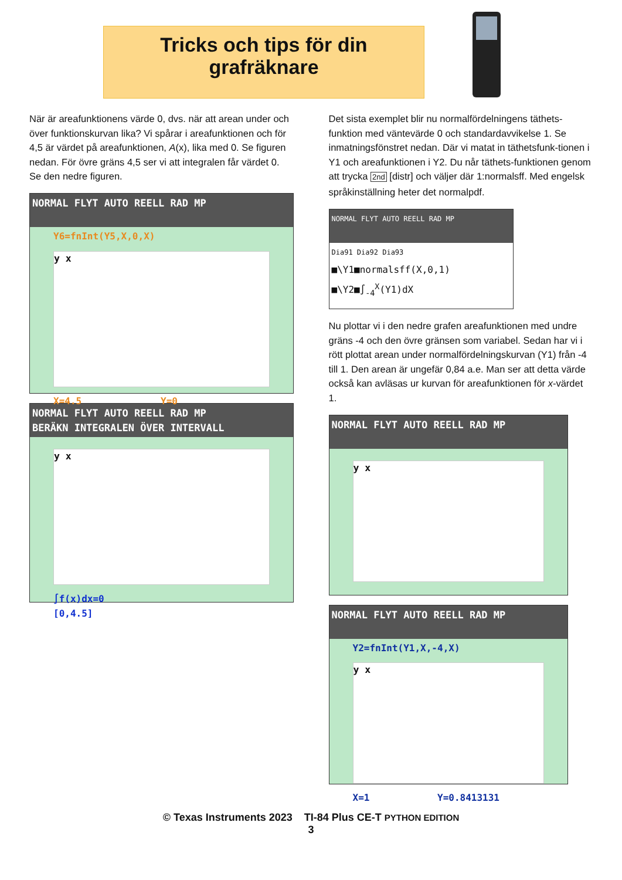Tricks och tips för din
grafräknare
När är areafunktionens värde 0, dvs. när att arean under och över funktionskurvan lika? Vi spårar i areafunktionen och för 4,5 är värdet på areafunktionen, A(x), lika med 0. Se figuren nedan. För övre gräns 4,5 ser vi att integralen får värdet 0. Se den nedre figuren.
NORMAL FLYT AUTO REELL RAD MP
Y6=fnInt(Y5,X,0,X)
y x
X=4.5 Y=0
NORMAL FLYT AUTO REELL RAD MP
BERÄKN INTEGRALEN ÖVER INTERVALL
y x
∫f(x)dx=0
[0,4.5]
Det sista exemplet blir nu normalfördelningens täthets-funktion med väntevärde 0 och standardavvikelse 1. Se inmatningsfönstret nedan. Där vi matat in täthetsfunk-tionen i Y1 och areafunktionen i Y2. Du når täthets-funktionen genom att trycka 2nd [distr] och väljer där 1:normalsff. Med engelsk språkinställning heter det normalpdf.
NORMAL FLYT AUTO REELL RAD MP
Dia91 Dia92 Dia93
■\Y1■normalsff(X,0,1)
■\Y2■∫<sub>-4</sub><sup>X</sup>(Y1)dX
Nu plottar vi i den nedre grafen areafunktionen med undre gräns -4 och den övre gränsen som variabel. Sedan har vi i rött plottat arean under normalfördelningskurvan (Y1) från -4 till 1. Den arean är ungefär 0,84 a.e. Man ser att detta värde också kan avläsas ur kurvan för areafunktionen för x-värdet 1.
NORMAL FLYT AUTO REELL RAD MP
y x
NORMAL FLYT AUTO REELL RAD MP
Y2=fnInt(Y1,X,-4,X)
y x
X=1 Y=0.8413131
© Texas Instruments 2023 TI-84 Plus CE-T PYTHON EDITION
3